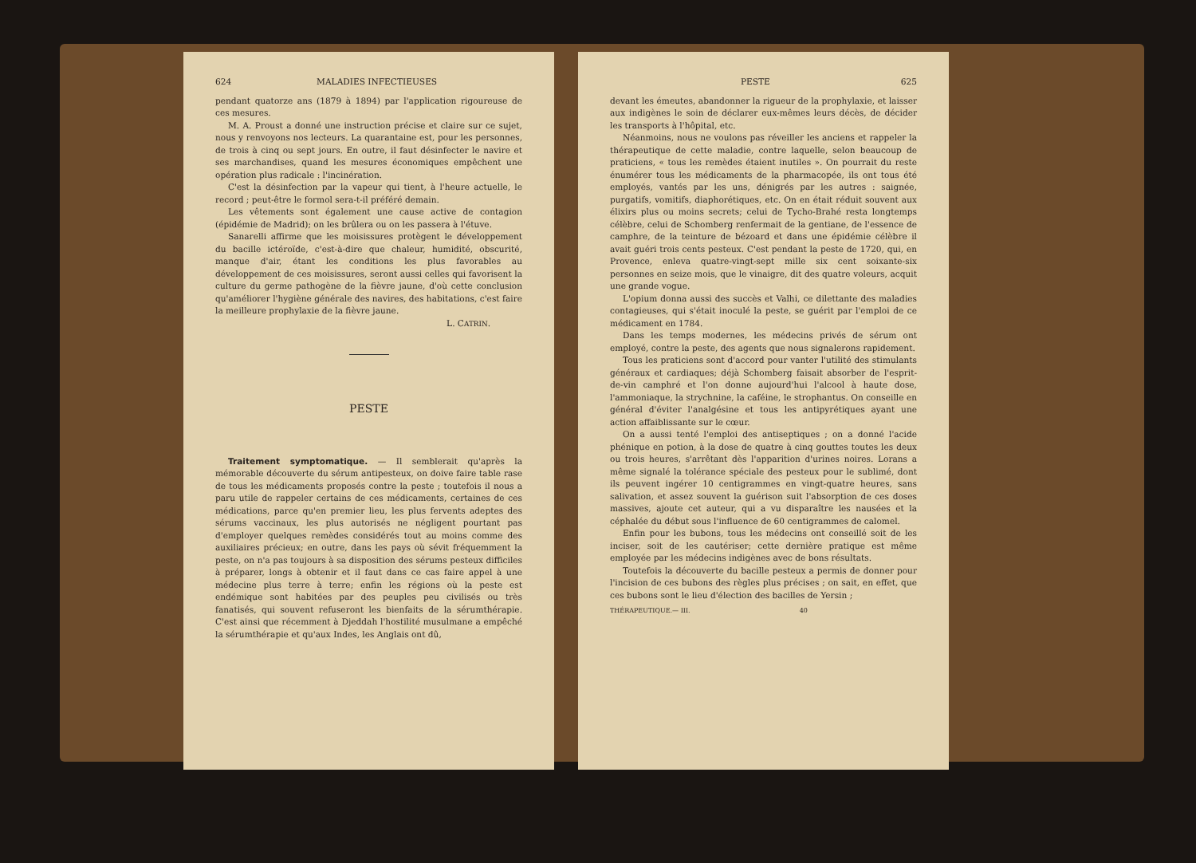624 MALADIES INFECTIEUSES
pendant quatorze ans (1879 à 1894) par l'application rigoureuse de ces mesures.
M. A. Proust a donné une instruction précise et claire sur ce sujet, nous y renvoyons nos lecteurs. La quarantaine est, pour les personnes, de trois à cinq ou sept jours. En outre, il faut désinfecter le navire et ses marchandises, quand les mesures économiques empêchent une opération plus radicale : l'incinération.
C'est la désinfection par la vapeur qui tient, à l'heure actuelle, le record ; peut-être le formol sera-t-il préféré demain.
Les vêtements sont également une cause active de contagion (épidémie de Madrid); on les brûlera ou on les passera à l'étuve.
Sanarelli affirme que les moisissures protègent le développement du bacille ictéroïde, c'est-à-dire que chaleur, humidité, obscurité, manque d'air, étant les conditions les plus favorables au développement de ces moisissures, seront aussi celles qui favorisent la culture du germe pathogène de la fièvre jaune, d'où cette conclusion qu'améliorer l'hygiène générale des navires, des habitations, c'est faire la meilleure prophylaxie de la fièvre jaune.
L. CATRIN.
PESTE
Traitement symptomatique. — Il semblerait qu'après la mémorable découverte du sérum antipesteux, on doive faire table rase de tous les médicaments proposés contre la peste ; toutefois il nous a paru utile de rappeler certains de ces médicaments, certaines de ces médications, parce qu'en premier lieu, les plus fervents adeptes des sérums vaccinaux, les plus autorisés ne négligent pourtant pas d'employer quelques remèdes considérés tout au moins comme des auxiliaires précieux; en outre, dans les pays où sévit fréquemment la peste, on n'a pas toujours à sa disposition des sérums pesteux difficiles à préparer, longs à obtenir et il faut dans ce cas faire appel à une médecine plus terre à terre; enfin les régions où la peste est endémique sont habitées par des peuples peu civilisés ou très fanatisés, qui souvent refuseront les bienfaits de la sérumthérapie. C'est ainsi que récemment à Djeddah l'hostilité musulmane a empêché la sérumthérapie et qu'aux Indes, les Anglais ont dû,
PESTE 625
devant les émeutes, abandonner la rigueur de la prophylaxie, et laisser aux indigènes le soin de déclarer eux-mêmes leurs décès, de décider les transports à l'hôpital, etc.
Néanmoins, nous ne voulons pas réveiller les anciens et rappeler la thérapeutique de cette maladie, contre laquelle, selon beaucoup de praticiens, « tous les remèdes étaient inutiles ». On pourrait du reste énumérer tous les médicaments de la pharmacopée, ils ont tous été employés, vantés par les uns, dénigrés par les autres : saignée, purgatifs, vomitifs, diaphorétiques, etc. On en était réduit souvent aux élixirs plus ou moins secrets; celui de Tycho-Brahé resta longtemps célèbre, celui de Schomberg renfermait de la gentiane, de l'essence de camphre, de la teinture de bézoard et dans une épidémie célèbre il avait guéri trois cents pesteux. C'est pendant la peste de 1720, qui, en Provence, enleva quatre-vingt-sept mille six cent soixante-six personnes en seize mois, que le vinaigre, dit des quatre voleurs, acquit une grande vogue.
L'opium donna aussi des succès et Valhi, ce dilettante des maladies contagieuses, qui s'était inoculé la peste, se guérit par l'emploi de ce médicament en 1784.
Dans les temps modernes, les médecins privés de sérum ont employé, contre la peste, des agents que nous signalerons rapidement.
Tous les praticiens sont d'accord pour vanter l'utilité des stimulants généraux et cardiaques; déjà Schomberg faisait absorber de l'esprit-de-vin camphré et l'on donne aujourd'hui l'alcool à haute dose, l'ammoniaque, la strychnine, la caféine, le strophantus. On conseille en général d'éviter l'analgésine et tous les antipyrétiques ayant une action affaiblissante sur le cœur.
On a aussi tenté l'emploi des antiseptiques ; on a donné l'acide phénique en potion, à la dose de quatre à cinq gouttes toutes les deux ou trois heures, s'arrêtant dès l'apparition d'urines noires. Lorans a même signalé la tolérance spéciale des pesteux pour le sublimé, dont ils peuvent ingérer 10 centigrammes en vingt-quatre heures, sans salivation, et assez souvent la guérison suit l'absorption de ces doses massives, ajoute cet auteur, qui a vu disparaître les nausées et la céphalée du début sous l'influence de 60 centigrammes de calomel.
Enfin pour les bubons, tous les médecins ont conseillé soit de les inciser, soit de les cautériser; cette dernière pratique est même employée par les médecins indigènes avec de bons résultats.
Toutefois la découverte du bacille pesteux a permis de donner pour l'incision de ces bubons des règles plus précises ; on sait, en effet, que ces bubons sont le lieu d'élection des bacilles de Yersin ;
THÉRAPEUTIQUE.— III. 40